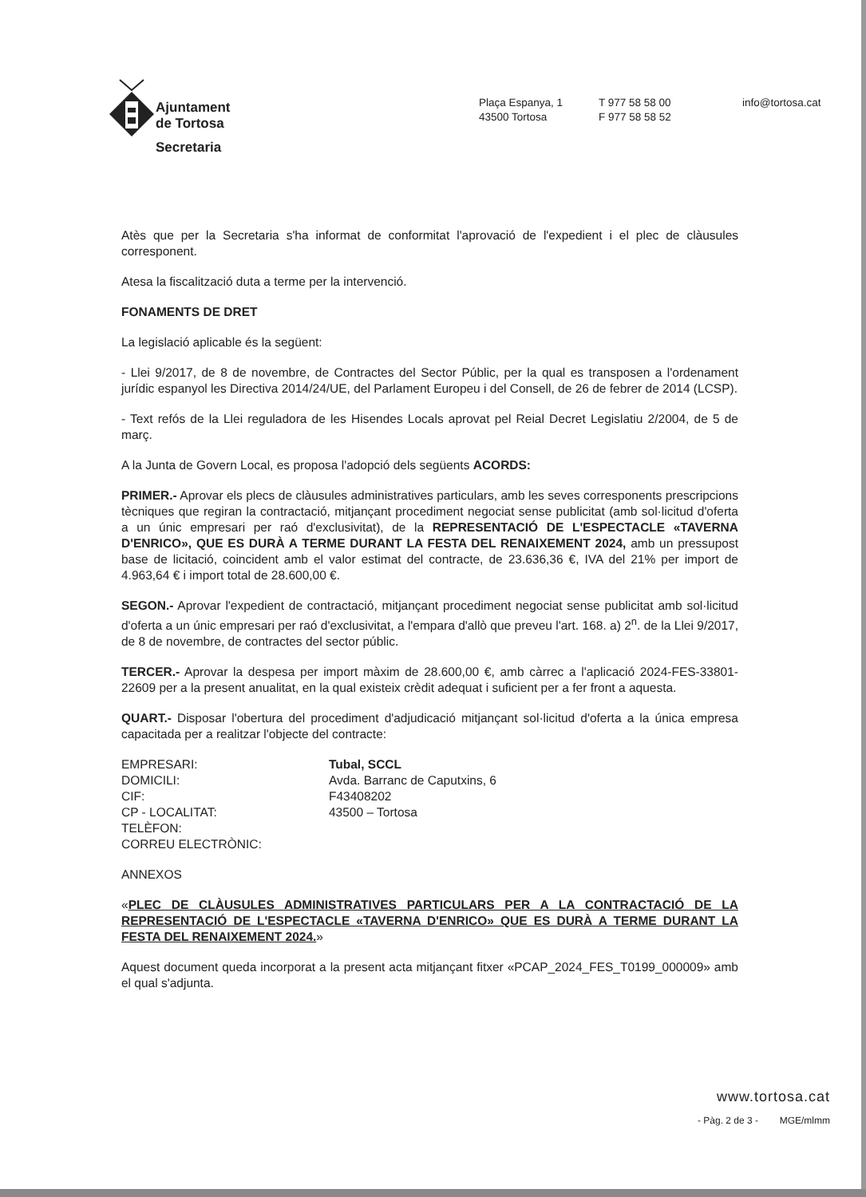Ajuntament
de Tortosa
Secretaria
Plaça Espanya, 1
43500 Tortosa
T 977 58 58 00
F 977 58 58 52
info@tortosa.cat
Atès que per la Secretaria s'ha informat de conformitat l'aprovació de l'expedient i el plec de clàusules corresponent.
Atesa la fiscalització duta a terme per la intervenció.
FONAMENTS DE DRET
La legislació aplicable és la següent:
- Llei 9/2017, de 8 de novembre, de Contractes del Sector Públic, per la qual es transposen a l'ordenament jurídic espanyol les Directiva 2014/24/UE, del Parlament Europeu i del Consell, de 26 de febrer de 2014 (LCSP).
- Text refós de la Llei reguladora de les Hisendes Locals aprovat pel Reial Decret Legislatiu 2/2004, de 5 de març.
A la Junta de Govern Local, es proposa l'adopció dels següents ACORDS:
PRIMER.- Aprovar els plecs de clàusules administratives particulars, amb les seves corresponents prescripcions tècniques que regiran la contractació, mitjançant procediment negociat sense publicitat (amb sol·licitud d'oferta a un únic empresari per raó d'exclusivitat), de la REPRESENTACIÓ DE L'ESPECTACLE «TAVERNA D'ENRICO», QUE ES DURÀ A TERME DURANT LA FESTA DEL RENAIXEMENT 2024, amb un pressupost base de licitació, coincident amb el valor estimat del contracte, de 23.636,36 €, IVA del 21% per import de 4.963,64 € i import total de 28.600,00 €.
SEGON.- Aprovar l'expedient de contractació, mitjançant procediment negociat sense publicitat amb sol·licitud d'oferta a un únic empresari per raó d'exclusivitat, a l'empara d'allò que preveu l'art. 168. a) 2<sup>n</sup>. de la Llei 9/2017, de 8 de novembre, de contractes del sector públic.
TERCER.- Aprovar la despesa per import màxim de 28.600,00 €, amb càrrec a l'aplicació 2024-FES-33801-22609 per a la present anualitat, en la qual existeix crèdit adequat i suficient per a fer front a aquesta.
QUART.- Disposar l'obertura del procediment d'adjudicació mitjançant sol·licitud d'oferta a la única empresa capacitada per a realitzar l'objecte del contracte:
| EMPRESARI: | Tubal, SCCL |
| DOMICILI: | Avda. Barranc de Caputxins, 6 |
| CIF: | F43408202 |
| CP - LOCALITAT: | 43500 – Tortosa |
| TELÈFON: | |
| CORREU ELECTRÒNIC: | |
ANNEXOS
«PLEC DE CLÀUSULES ADMINISTRATIVES PARTICULARS PER A LA CONTRACTACIÓ DE LA REPRESENTACIÓ DE L'ESPECTACLE «TAVERNA D'ENRICO» QUE ES DURÀ A TERME DURANT LA FESTA DEL RENAIXEMENT 2024.»
Aquest document queda incorporat a la present acta mitjançant fitxer «PCAP_2024_FES_T0199_000009» amb el qual s'adjunta.
www.tortosa.cat
- Pàg. 2 de 3 - MGE/mlmm